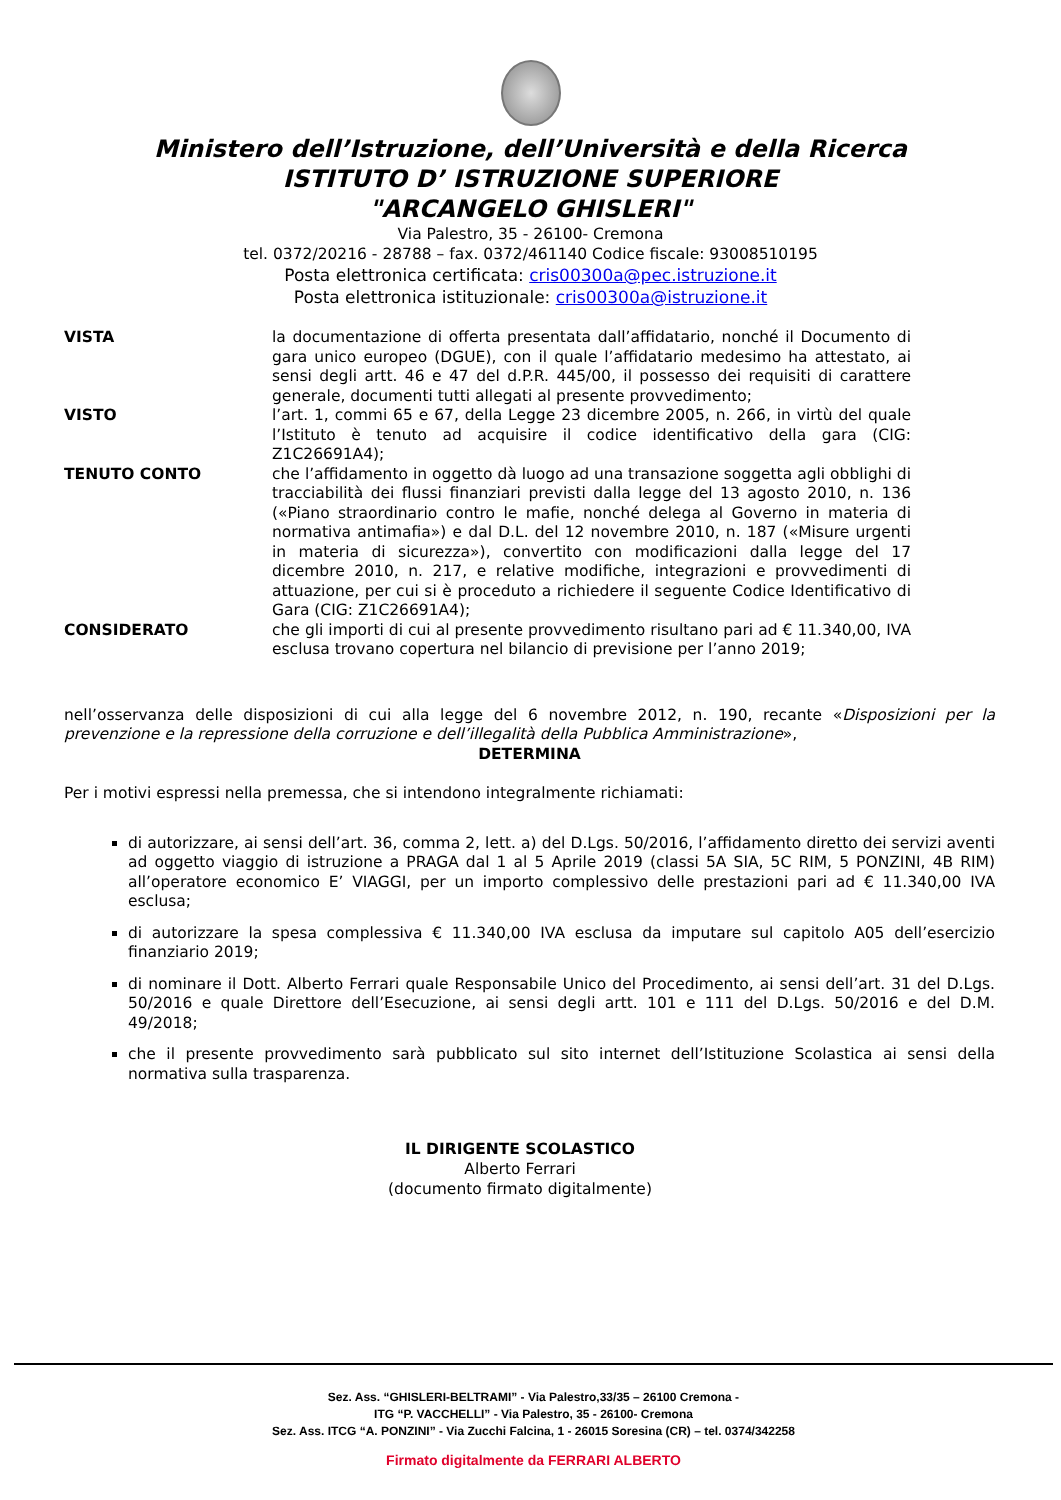Ministero dell’Istruzione, dell’Università e della Ricerca
ISTITUTO D’ ISTRUZIONE SUPERIORE
"ARCANGELO GHISLERI"
Via Palestro, 35 - 26100- Cremona
tel. 0372/20216 - 28788 – fax. 0372/461140 Codice fiscale: 93008510195
Posta elettronica certificata: cris00300a@pec.istruzione.it
Posta elettronica istituzionale: cris00300a@istruzione.it
VISTA la documentazione di offerta presentata dall’affidatario, nonché il Documento di gara unico europeo (DGUE), con il quale l’affidatario medesimo ha attestato, ai sensi degli artt. 46 e 47 del d.P.R. 445/00, il possesso dei requisiti di carattere generale, documenti tutti allegati al presente provvedimento;
VISTO l’art. 1, commi 65 e 67, della Legge 23 dicembre 2005, n. 266, in virtù del quale l’Istituto è tenuto ad acquisire il codice identificativo della gara (CIG: Z1C26691A4);
TENUTO CONTO che l’affidamento in oggetto dà luogo ad una transazione soggetta agli obblighi di tracciabilità dei flussi finanziari previsti dalla legge del 13 agosto 2010, n. 136 («Piano straordinario contro le mafie, nonché delega al Governo in materia di normativa antimafia») e dal D.L. del 12 novembre 2010, n. 187 («Misure urgenti in materia di sicurezza»), convertito con modificazioni dalla legge del 17 dicembre 2010, n. 217, e relative modifiche, integrazioni e provvedimenti di attuazione, per cui si è proceduto a richiedere il seguente Codice Identificativo di Gara (CIG: Z1C26691A4);
CONSIDERATO che gli importi di cui al presente provvedimento risultano pari ad € 11.340,00, IVA esclusa trovano copertura nel bilancio di previsione per l’anno 2019;
nell’osservanza delle disposizioni di cui alla legge del 6 novembre 2012, n. 190, recante «Disposizioni per la prevenzione e la repressione della corruzione e dell’illegalità della Pubblica Amministrazione»,
DETERMINA
Per i motivi espressi nella premessa, che si intendono integralmente richiamati:
di autorizzare, ai sensi dell’art. 36, comma 2, lett. a) del D.Lgs. 50/2016, l’affidamento diretto dei servizi aventi ad oggetto viaggio di istruzione a PRAGA dal 1 al 5 Aprile 2019 (classi 5A SIA, 5C RIM, 5 PONZINI, 4B RIM) all’operatore economico E’ VIAGGI, per un importo complessivo delle prestazioni pari ad € 11.340,00 IVA esclusa;
di autorizzare la spesa complessiva € 11.340,00 IVA esclusa da imputare sul capitolo A05 dell’esercizio finanziario 2019;
di nominare il Dott. Alberto Ferrari quale Responsabile Unico del Procedimento, ai sensi dell’art. 31 del D.Lgs. 50/2016 e quale Direttore dell’Esecuzione, ai sensi degli artt. 101 e 111 del D.Lgs. 50/2016 e del D.M. 49/2018;
che il presente provvedimento sarà pubblicato sul sito internet dell’Istituzione Scolastica ai sensi della normativa sulla trasparenza.
IL DIRIGENTE SCOLASTICO
Alberto Ferrari
(documento firmato digitalmente)
Sez. Ass. “GHISLERI-BELTRAMI” - Via Palestro,33/35 – 26100 Cremona -
ITG “P. VACCHELLI” - Via Palestro, 35 - 26100- Cremona
Sez. Ass. ITCG “A. PONZINI” - Via Zucchi Falcina, 1 - 26015 Soresina (CR) – tel. 0374/342258
Firmato digitalmente da FERRARI ALBERTO